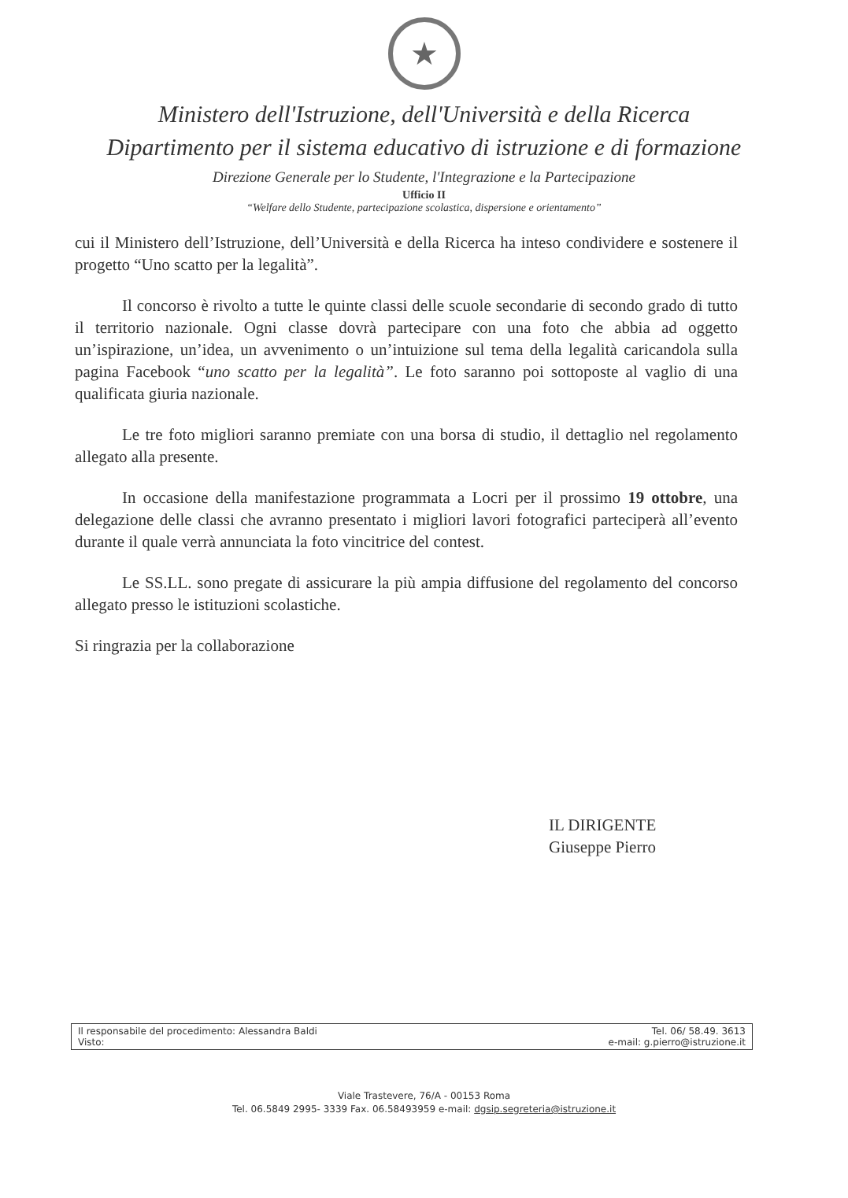★
Ministero dell'Istruzione, dell'Università e della Ricerca
Dipartimento per il sistema educativo di istruzione e di formazione
Direzione Generale per lo Studente, l'Integrazione e la Partecipazione
Ufficio II
“Welfare dello Studente, partecipazione scolastica, dispersione e orientamento”
cui il Ministero dell’Istruzione, dell’Università e della Ricerca ha inteso condividere e sostenere il progetto “Uno scatto per la legalità”.
Il concorso è rivolto a tutte le quinte classi delle scuole secondarie di secondo grado di tutto il territorio nazionale. Ogni classe dovrà partecipare con una foto che abbia ad oggetto un’ispirazione, un’idea, un avvenimento o un’intuizione sul tema della legalità caricandola sulla pagina Facebook “uno scatto per la legalità”. Le foto saranno poi sottoposte al vaglio di una qualificata giuria nazionale.
Le tre foto migliori saranno premiate con una borsa di studio, il dettaglio nel regolamento allegato alla presente.
In occasione della manifestazione programmata a Locri per il prossimo 19 ottobre, una delegazione delle classi che avranno presentato i migliori lavori fotografici parteciperà all’evento durante il quale verrà annunciata la foto vincitrice del contest.
Le SS.LL. sono pregate di assicurare la più ampia diffusione del regolamento del concorso allegato presso le istituzioni scolastiche.
Si ringrazia per la collaborazione
IL DIRIGENTE
Giuseppe Pierro
Il responsabile del procedimento: Alessandra Baldi
Visto:
Tel. 06/ 58.49. 3613
e-mail: g.pierro@istruzione.it
Viale Trastevere, 76/A - 00153 Roma
Tel. 06.5849 2995- 3339 Fax. 06.58493959 e-mail: dgsip.segreteria@istruzione.it